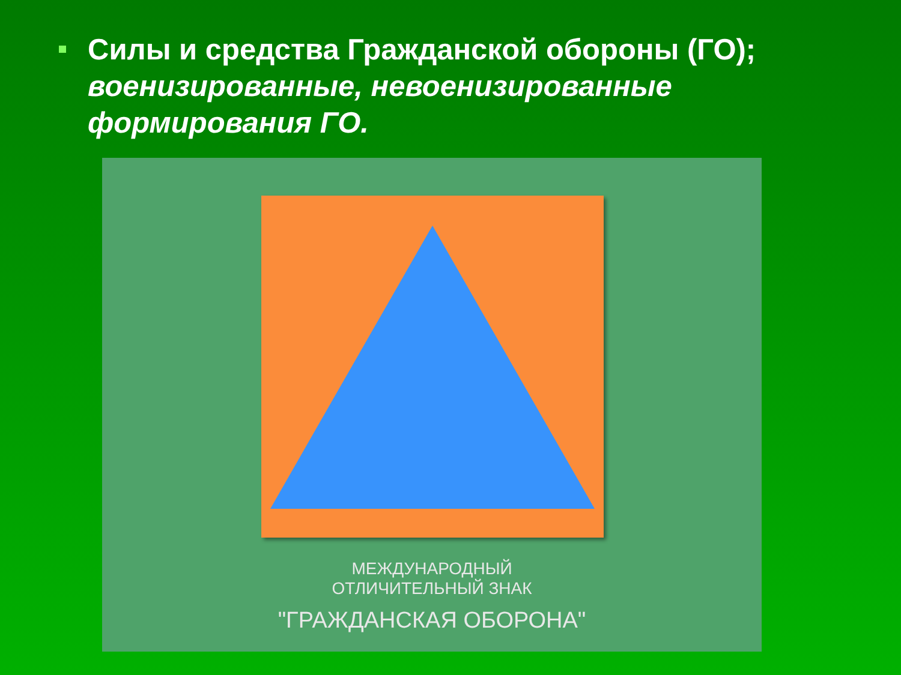Силы и средства Гражданской обороны (ГО); военизированные, невоенизированные формирования ГО.
МЕЖДУНАРОДНЫЙ
ОТЛИЧИТЕЛЬНЫЙ ЗНАК
"ГРАЖДАНСКАЯ ОБОРОНА"